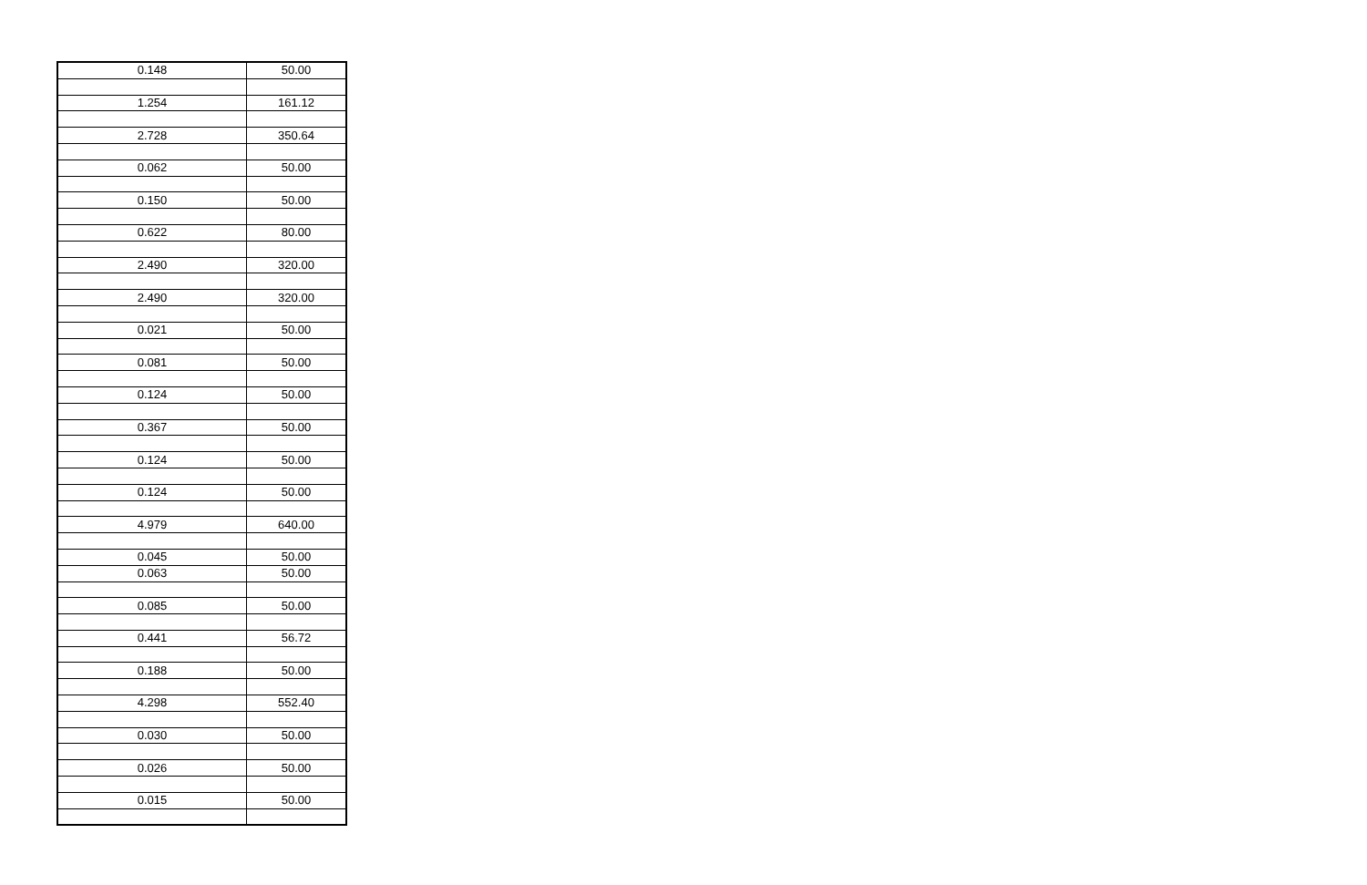| 0.148 | 50.00 |
| 1.254 | 161.12 |
| 2.728 | 350.64 |
| 0.062 | 50.00 |
| 0.150 | 50.00 |
| 0.622 | 80.00 |
| 2.490 | 320.00 |
| 2.490 | 320.00 |
| 0.021 | 50.00 |
| 0.081 | 50.00 |
| 0.124 | 50.00 |
| 0.367 | 50.00 |
| 0.124 | 50.00 |
| 0.124 | 50.00 |
| 4.979 | 640.00 |
| 0.045 | 50.00 |
| 0.063 | 50.00 |
| 0.085 | 50.00 |
| 0.441 | 56.72 |
| 0.188 | 50.00 |
| 4.298 | 552.40 |
| 0.030 | 50.00 |
| 0.026 | 50.00 |
| 0.015 | 50.00 |